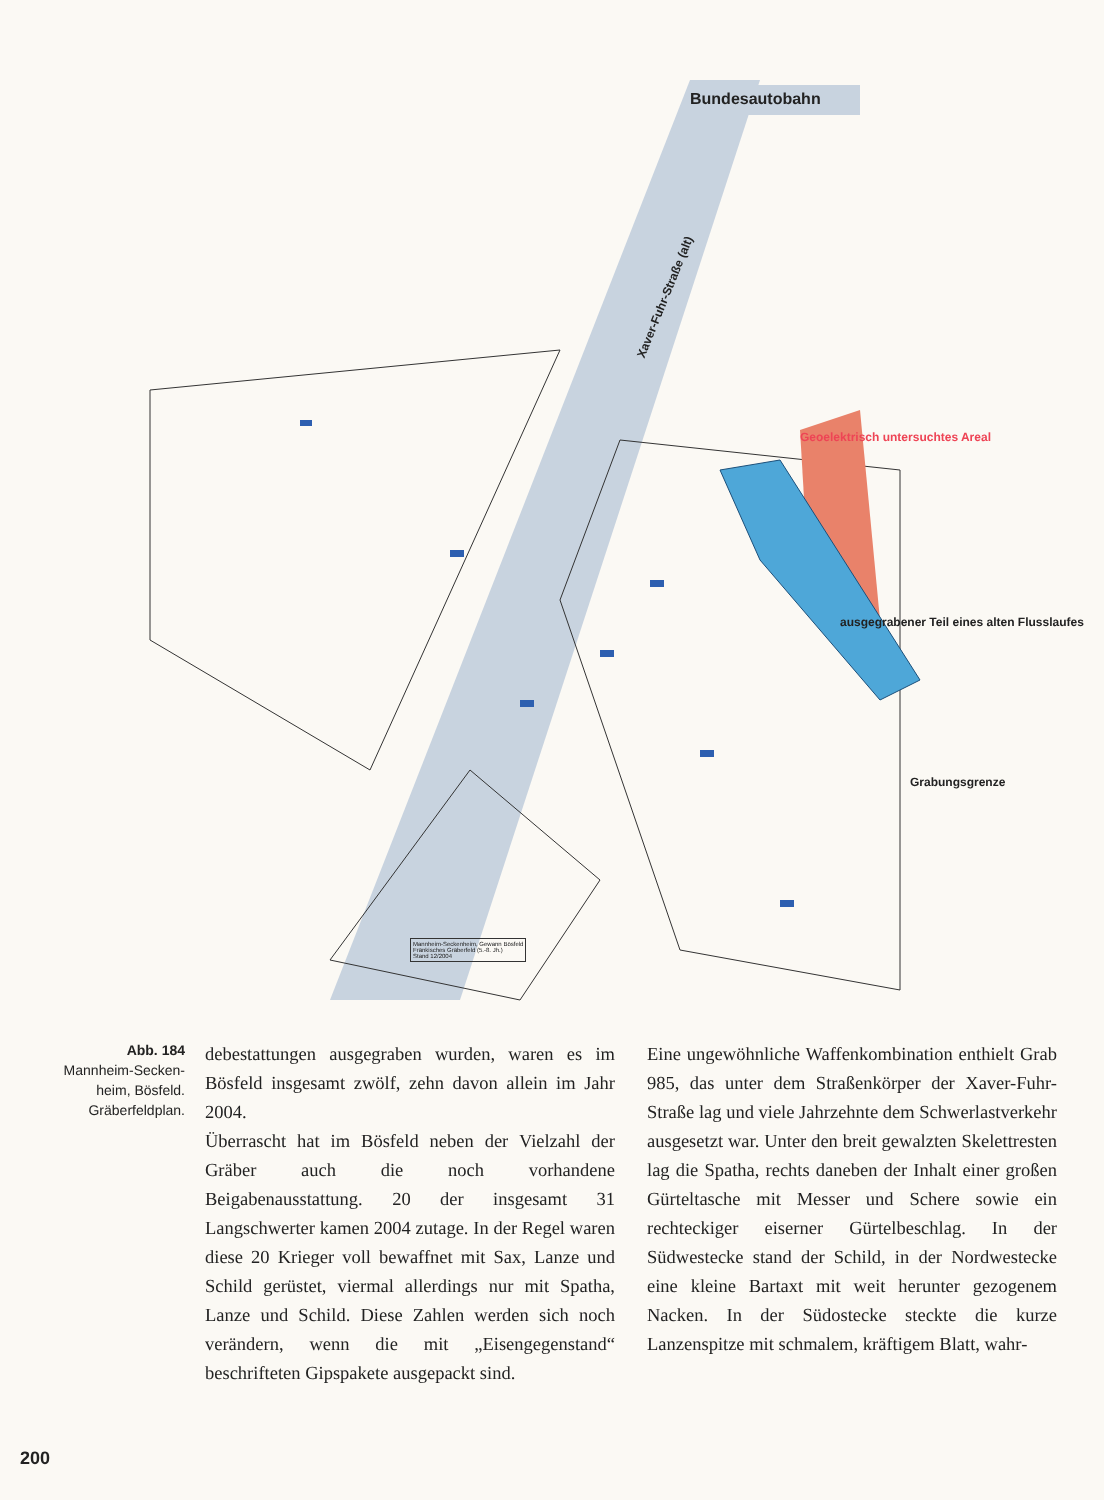Bundesautobahn
Xaver-Fuhr-Straße (alt)
Geoelektrisch untersuchtes Areal
ausgegrabener Teil eines alten Flusslaufes
Grabungsgrenze
Mannheim-Seckenheim, Gewann Bösfeld
Fränkisches Gräberfeld (5.-8. Jh.)
Stand 12/2004
Abb. 184
Mannheim-Secken-
heim, Bösfeld.
Gräberfeldplan.
debestattungen ausgegraben wurden, waren es im Bösfeld insgesamt zwölf, zehn davon allein im Jahr 2004.
Überrascht hat im Bösfeld neben der Vielzahl der Gräber auch die noch vorhandene Beigabenausstattung. 20 der insgesamt 31 Langschwerter kamen 2004 zutage. In der Regel waren diese 20 Krieger voll bewaffnet mit Sax, Lanze und Schild gerüstet, viermal allerdings nur mit Spatha, Lanze und Schild. Diese Zahlen werden sich noch verändern, wenn die mit „Eisengegenstand“ beschrifteten Gipspakete ausgepackt sind.
Eine ungewöhnliche Waffenkombination enthielt Grab 985, das unter dem Straßenkörper der Xaver-Fuhr-Straße lag und viele Jahrzehnte dem Schwerlastverkehr ausgesetzt war. Unter den breit gewalzten Skelettresten lag die Spatha, rechts daneben der Inhalt einer großen Gürteltasche mit Messer und Schere sowie ein rechteckiger eiserner Gürtelbeschlag. In der Südwestecke stand der Schild, in der Nordwestecke eine kleine Bartaxt mit weit herunter gezogenem Nacken. In der Südostecke steckte die kurze Lanzenspitze mit schmalem, kräftigem Blatt, wahr-
200